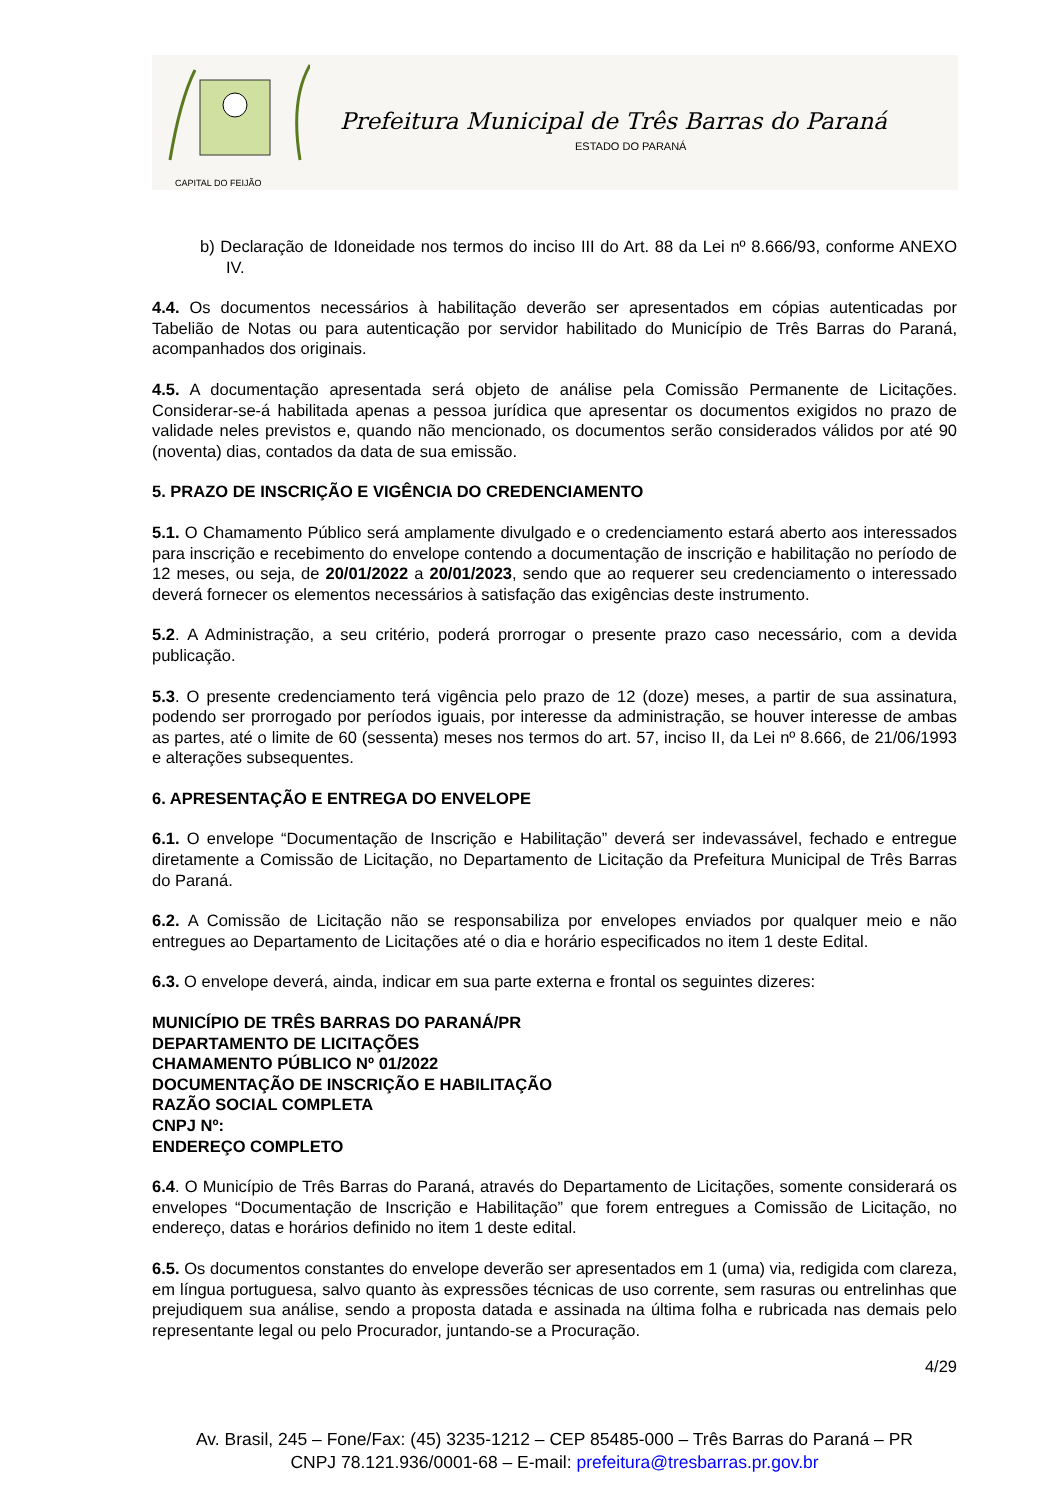CAPITAL DO FEIJÃO
Prefeitura Municipal de Três Barras do Paraná
ESTADO DO PARANÁ
b) Declaração de Idoneidade nos termos do inciso III do Art. 88 da Lei nº 8.666/93, conforme ANEXO IV.
4.4. Os documentos necessários à habilitação deverão ser apresentados em cópias autenticadas por Tabelião de Notas ou para autenticação por servidor habilitado do Município de Três Barras do Paraná, acompanhados dos originais.
4.5. A documentação apresentada será objeto de análise pela Comissão Permanente de Licitações. Considerar-se-á habilitada apenas a pessoa jurídica que apresentar os documentos exigidos no prazo de validade neles previstos e, quando não mencionado, os documentos serão considerados válidos por até 90 (noventa) dias, contados da data de sua emissão.
5. PRAZO DE INSCRIÇÃO E VIGÊNCIA DO CREDENCIAMENTO
5.1. O Chamamento Público será amplamente divulgado e o credenciamento estará aberto aos interessados para inscrição e recebimento do envelope contendo a documentação de inscrição e habilitação no período de 12 meses, ou seja, de 20/01/2022 a 20/01/2023, sendo que ao requerer seu credenciamento o interessado deverá fornecer os elementos necessários à satisfação das exigências deste instrumento.
5.2. A Administração, a seu critério, poderá prorrogar o presente prazo caso necessário, com a devida publicação.
5.3. O presente credenciamento terá vigência pelo prazo de 12 (doze) meses, a partir de sua assinatura, podendo ser prorrogado por períodos iguais, por interesse da administração, se houver interesse de ambas as partes, até o limite de 60 (sessenta) meses nos termos do art. 57, inciso II, da Lei nº 8.666, de 21/06/1993 e alterações subsequentes.
6. APRESENTAÇÃO E ENTREGA DO ENVELOPE
6.1. O envelope “Documentação de Inscrição e Habilitação” deverá ser indevassável, fechado e entregue diretamente a Comissão de Licitação, no Departamento de Licitação da Prefeitura Municipal de Três Barras do Paraná.
6.2. A Comissão de Licitação não se responsabiliza por envelopes enviados por qualquer meio e não entregues ao Departamento de Licitações até o dia e horário especificados no item 1 deste Edital.
6.3. O envelope deverá, ainda, indicar em sua parte externa e frontal os seguintes dizeres:
MUNICÍPIO DE TRÊS BARRAS DO PARANÁ/PR
DEPARTAMENTO DE LICITAÇÕES
CHAMAMENTO PÚBLICO Nº 01/2022
DOCUMENTAÇÃO DE INSCRIÇÃO E HABILITAÇÃO
RAZÃO SOCIAL COMPLETA
CNPJ Nº:
ENDEREÇO COMPLETO
6.4. O Município de Três Barras do Paraná, através do Departamento de Licitações, somente considerará os envelopes “Documentação de Inscrição e Habilitação” que forem entregues a Comissão de Licitação, no endereço, datas e horários definido no item 1 deste edital.
6.5. Os documentos constantes do envelope deverão ser apresentados em 1 (uma) via, redigida com clareza, em língua portuguesa, salvo quanto às expressões técnicas de uso corrente, sem rasuras ou entrelinhas que prejudiquem sua análise, sendo a proposta datada e assinada na última folha e rubricada nas demais pelo representante legal ou pelo Procurador, juntando-se a Procuração.
4/29
Av. Brasil, 245 – Fone/Fax: (45) 3235-1212 – CEP 85485-000 – Três Barras do Paraná – PR
CNPJ 78.121.936/0001-68 – E-mail: prefeitura@tresbarras.pr.gov.br